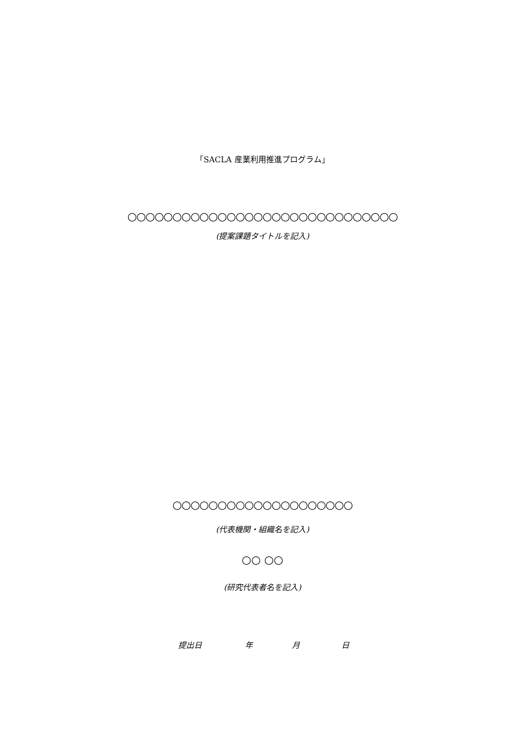「SACLA 産業利用推進プログラム」
○○○○○○○○○○○○○○○○○○○○○○○○○○○○○○
(提案課題タイトルを記入)
○○○○○○○○○○○○○○○○○○○○
(代表機関・組織名を記入)
○○ ○○
(研究代表者名を記入)
提出日 年 月 日